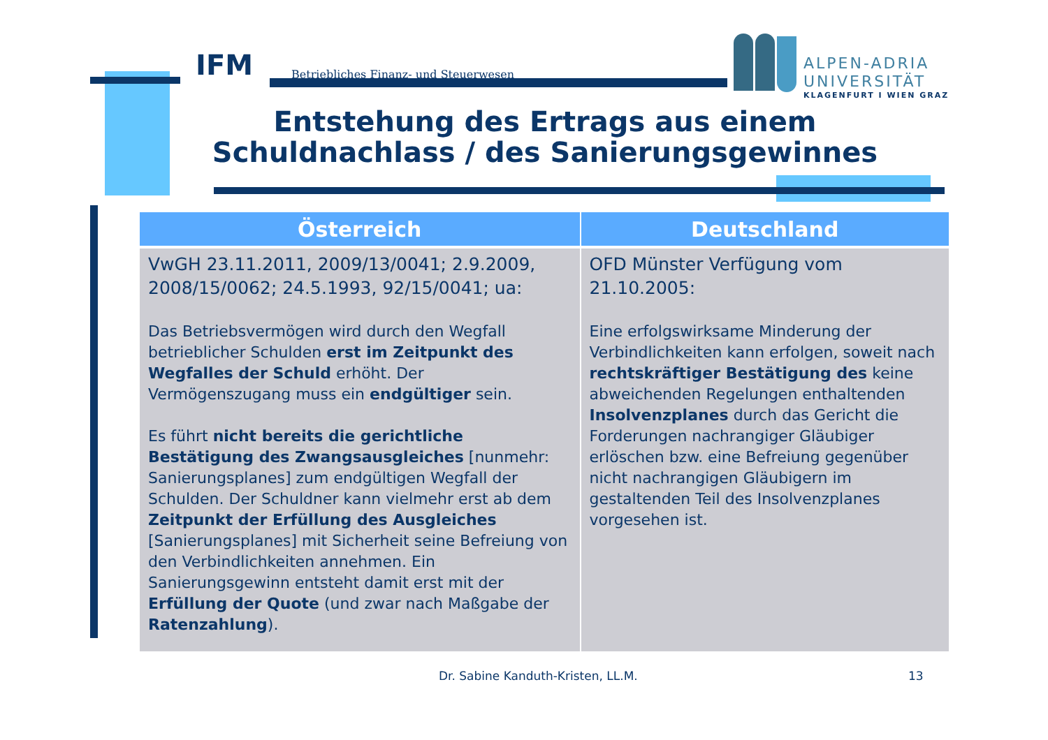IFM Betriebliches Finanz- und Steuerwesen
ALPEN-ADRIA
UNIVERSITÄT
KLAGENFURT I WIEN GRAZ
Entstehung des Ertrags aus einem Schuldnachlass / des Sanierungsgewinnes
| Österreich | Deutschland |
| --- | --- |
| VwGH 23.11.2011, 2009/13/0041; 2.9.2009, 2008/15/0062; 24.5.1993, 92/15/0041; ua: Das Betriebsvermögen wird durch den Wegfall betrieblicher Schulden erst im Zeitpunkt des Wegfalles der Schuld erhöht. Der Vermögenszugang muss ein endgültiger sein. Es führt nicht bereits die gerichtliche Bestätigung des Zwangsausgleiches [nunmehr: Sanierungsplanes] zum endgültigen Wegfall der Schulden. Der Schuldner kann vielmehr erst ab dem Zeitpunkt der Erfüllung des Ausgleiches [Sanierungsplanes] mit Sicherheit seine Befreiung von den Verbindlichkeiten annehmen. Ein Sanierungsgewinn entsteht damit erst mit der Erfüllung der Quote (und zwar nach Maßgabe der Ratenzahlung ). | OFD Münster Verfügung vom 21.10.2005: Eine erfolgswirksame Minderung der Verbindlichkeiten kann erfolgen, soweit nach rechtskräftiger Bestätigung des keine abweichenden Regelungen enthaltenden Insolvenzplanes durch das Gericht die Forderungen nachrangiger Gläubiger erlöschen bzw. eine Befreiung gegenüber nicht nachrangigen Gläubigern im gestaltenden Teil des Insolvenzplanes vorgesehen ist. |
Dr. Sabine Kanduth-Kristen, LL.M.
13